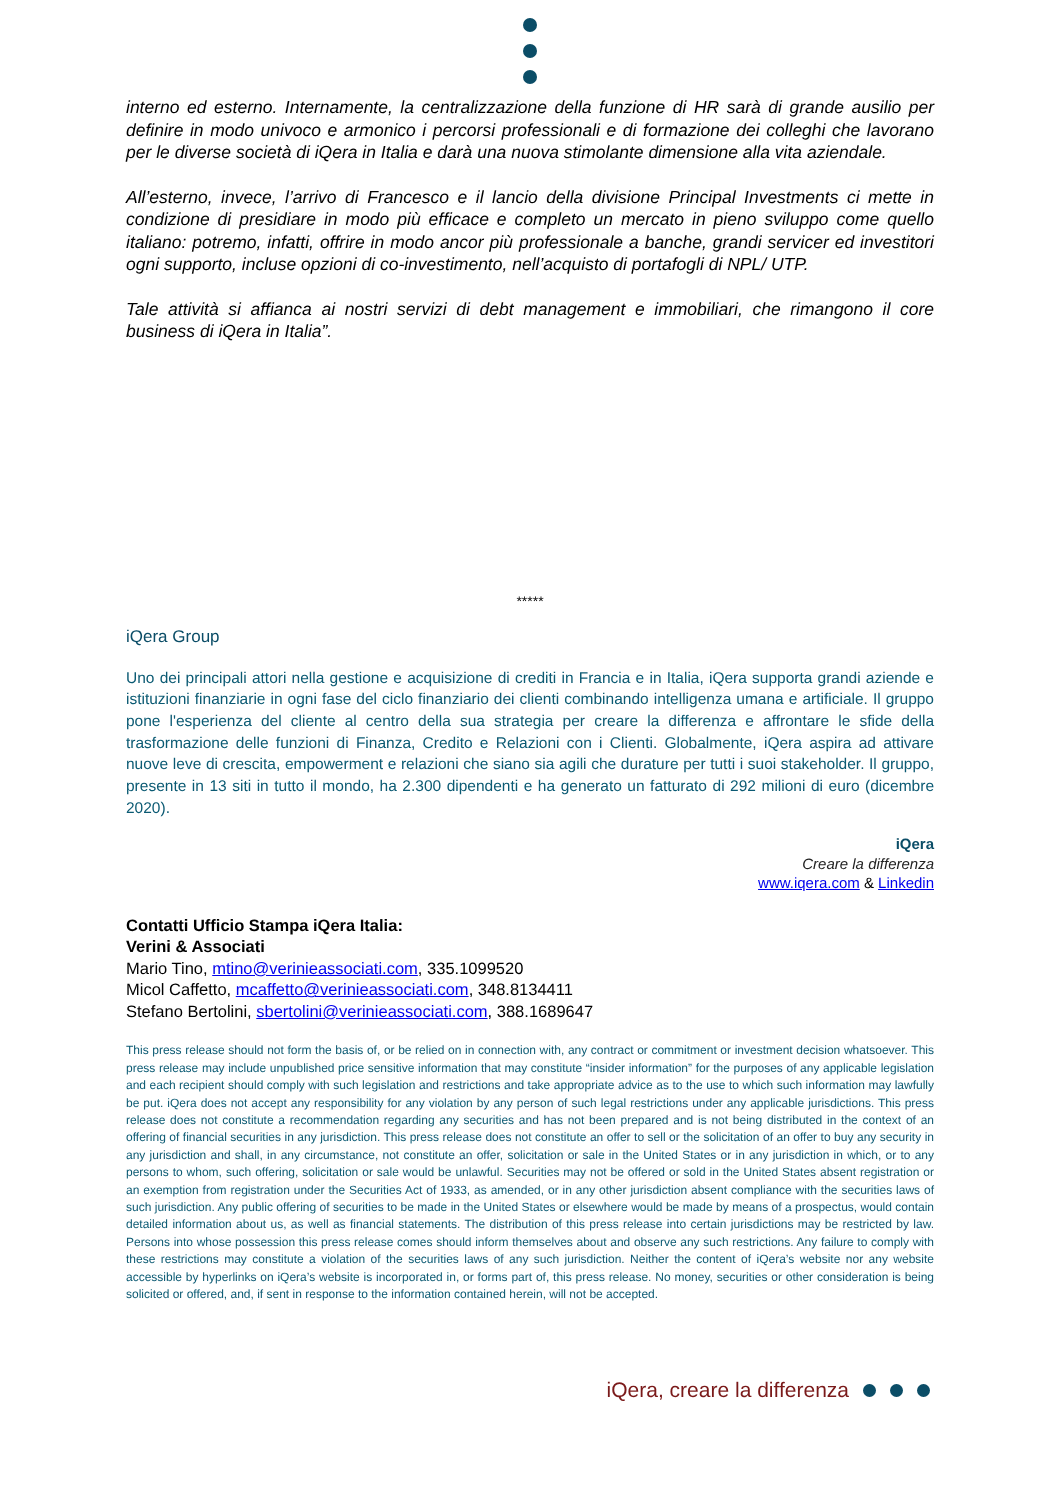interno ed esterno. Internamente, la centralizzazione della funzione di HR sarà di grande ausilio per definire in modo univoco e armonico i percorsi professionali e di formazione dei colleghi che lavorano per le diverse società di iQera in Italia e darà una nuova stimolante dimensione alla vita aziendale.
All’esterno, invece, l’arrivo di Francesco e il lancio della divisione Principal Investments ci mette in condizione di presidiare in modo più efficace e completo un mercato in pieno sviluppo come quello italiano: potremo, infatti, offrire in modo ancor più professionale a banche, grandi servicer ed investitori ogni supporto, incluse opzioni di co-investimento, nell’acquisto di portafogli di NPL/ UTP.
Tale attività si affianca ai nostri servizi di debt management e immobiliari, che rimangono il core business di iQera in Italia”.
*****
iQera Group
Uno dei principali attori nella gestione e acquisizione di crediti in Francia e in Italia, iQera supporta grandi aziende e istituzioni finanziarie in ogni fase del ciclo finanziario dei clienti combinando intelligenza umana e artificiale. Il gruppo pone l'esperienza del cliente al centro della sua strategia per creare la differenza e affrontare le sfide della trasformazione delle funzioni di Finanza, Credito e Relazioni con i Clienti. Globalmente, iQera aspira ad attivare nuove leve di crescita, empowerment e relazioni che siano sia agili che durature per tutti i suoi stakeholder. Il gruppo, presente in 13 siti in tutto il mondo, ha 2.300 dipendenti e ha generato un fatturato di 292 milioni di euro (dicembre 2020).
iQera
Creare la differenza
www.iqera.com & Linkedin
Contatti Ufficio Stampa iQera Italia:
Verini & Associati
Mario Tino, mtino@verinieassociati.com, 335.1099520
Micol Caffetto, mcaffetto@verinieassociati.com, 348.8134411
Stefano Bertolini, sbertolini@verinieassociati.com, 388.1689647
This press release should not form the basis of, or be relied on in connection with, any contract or commitment or investment decision whatsoever. This press release may include unpublished price sensitive information that may constitute “insider information” for the purposes of any applicable legislation and each recipient should comply with such legislation and restrictions and take appropriate advice as to the use to which such information may lawfully be put. iQera does not accept any responsibility for any violation by any person of such legal restrictions under any applicable jurisdictions. This press release does not constitute a recommendation regarding any securities and has not been prepared and is not being distributed in the context of an offering of financial securities in any jurisdiction. This press release does not constitute an offer to sell or the solicitation of an offer to buy any security in any jurisdiction and shall, in any circumstance, not constitute an offer, solicitation or sale in the United States or in any jurisdiction in which, or to any persons to whom, such offering, solicitation or sale would be unlawful. Securities may not be offered or sold in the United States absent registration or an exemption from registration under the Securities Act of 1933, as amended, or in any other jurisdiction absent compliance with the securities laws of such jurisdiction. Any public offering of securities to be made in the United States or elsewhere would be made by means of a prospectus, would contain detailed information about us, as well as financial statements. The distribution of this press release into certain jurisdictions may be restricted by law. Persons into whose possession this press release comes should inform themselves about and observe any such restrictions. Any failure to comply with these restrictions may constitute a violation of the securities laws of any such jurisdiction. Neither the content of iQera’s website nor any website accessible by hyperlinks on iQera’s website is incorporated in, or forms part of, this press release. No money, securities or other consideration is being solicited or offered, and, if sent in response to the information contained herein, will not be accepted.
iQera, creare la differenza